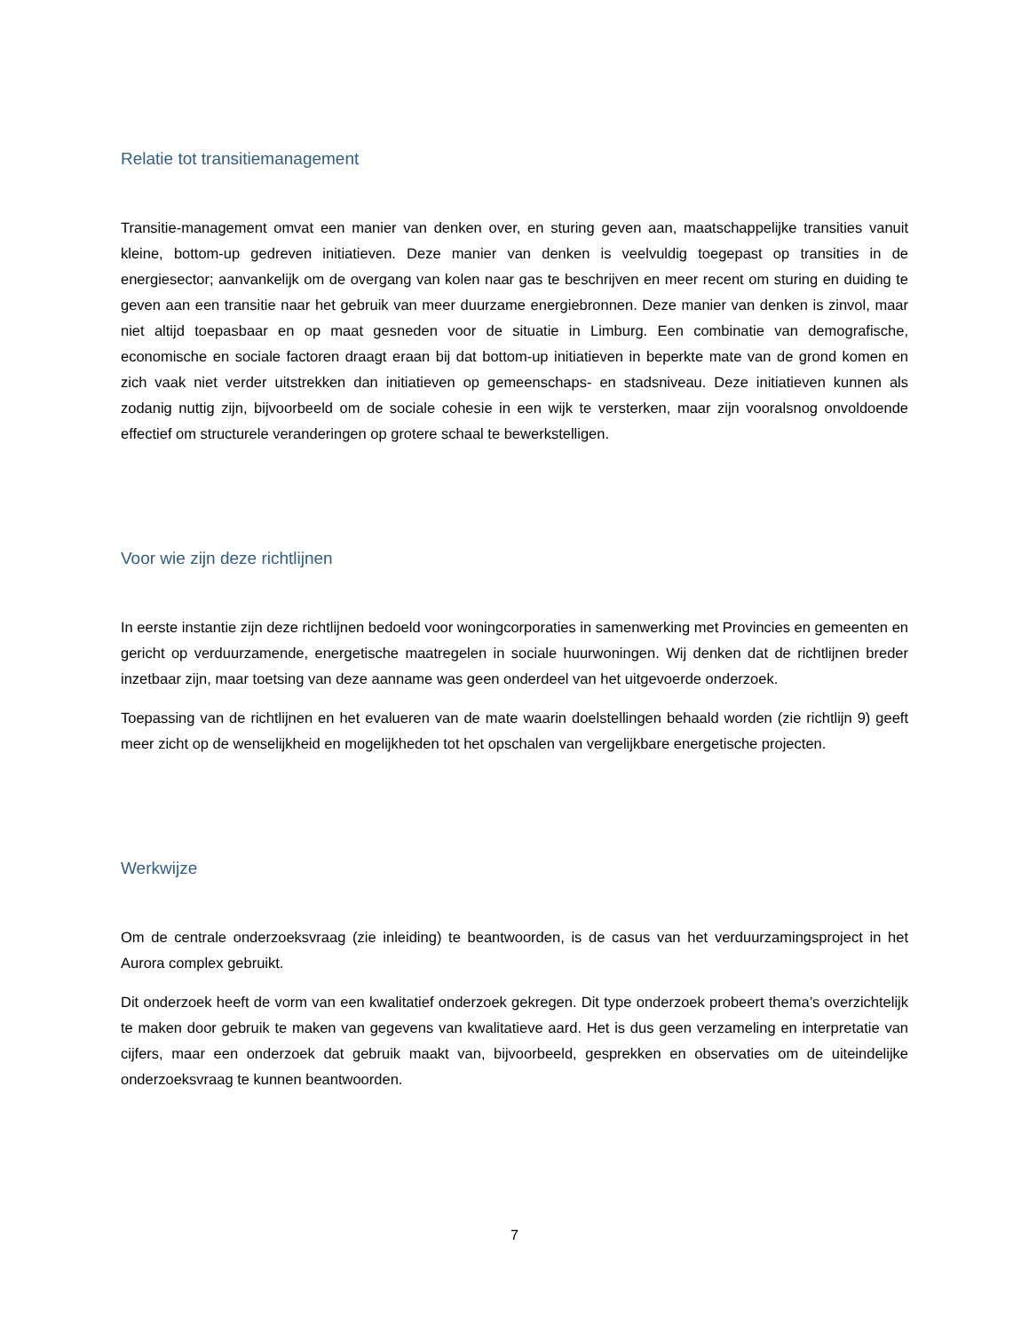Relatie tot transitiemanagement
Transitie-management omvat een manier van denken over, en sturing geven aan, maatschappelijke transities vanuit kleine, bottom-up gedreven initiatieven. Deze manier van denken is veelvuldig toegepast op transities in de energiesector; aanvankelijk om de overgang van kolen naar gas te beschrijven en meer recent om sturing en duiding te geven aan een transitie naar het gebruik van meer duurzame energiebronnen. Deze manier van denken is zinvol, maar niet altijd toepasbaar en op maat gesneden voor de situatie in Limburg. Een combinatie van demografische, economische en sociale factoren draagt eraan bij dat bottom-up initiatieven in beperkte mate van de grond komen en zich vaak niet verder uitstrekken dan initiatieven op gemeenschaps- en stadsniveau. Deze initiatieven kunnen als zodanig nuttig zijn, bijvoorbeeld om de sociale cohesie in een wijk te versterken, maar zijn vooralsnog onvoldoende effectief om structurele veranderingen op grotere schaal te bewerkstelligen.
Voor wie zijn deze richtlijnen
In eerste instantie zijn deze richtlijnen bedoeld voor woningcorporaties in samenwerking met Provincies en gemeenten en gericht op verduurzamende, energetische maatregelen in sociale huurwoningen. Wij denken dat de richtlijnen breder inzetbaar zijn, maar toetsing van deze aanname was geen onderdeel van het uitgevoerde onderzoek.
Toepassing van de richtlijnen en het evalueren van de mate waarin doelstellingen behaald worden (zie richtlijn 9) geeft meer zicht op de wenselijkheid en mogelijkheden tot het opschalen van vergelijkbare energetische projecten.
Werkwijze
Om de centrale onderzoeksvraag (zie inleiding) te beantwoorden, is de casus van het verduurzamingsproject in het Aurora complex gebruikt.
Dit onderzoek heeft de vorm van een kwalitatief onderzoek gekregen. Dit type onderzoek probeert thema’s overzichtelijk te maken door gebruik te maken van gegevens van kwalitatieve aard. Het is dus geen verzameling en interpretatie van cijfers, maar een onderzoek dat gebruik maakt van, bijvoorbeeld, gesprekken en observaties om de uiteindelijke onderzoeksvraag te kunnen beantwoorden.
7